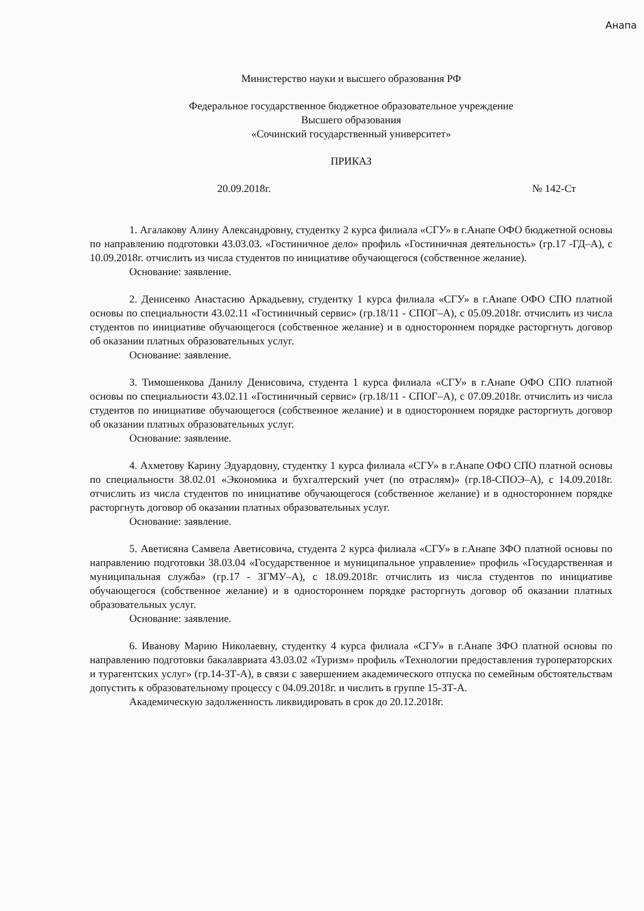Анапа
Министерство науки и высшего образования РФ
Федеральное государственное бюджетное образовательное учреждение
Высшего образования
«Сочинский государственный университет»
ПРИКАЗ
20.09.2018г. № 142-Ст
1. Агалакову Алину Александровну, студентку 2 курса филиала «СГУ» в г.Анапе ОФО бюджетной основы по направлению подготовки 43.03.03. «Гостиничное дело» профиль «Гостиничная деятельность» (гр.17 -ГД–А), с 10.09.2018г. отчислить из числа студентов по инициативе обучающегося (собственное желание).
Основание: заявление.
2. Денисенко Анастасию Аркадьевну, студентку 1 курса филиала «СГУ» в г.Анапе ОФО СПО платной основы по специальности 43.02.11 «Гостиничный сервис» (гр.18/11 - СПОГ–А), с 05.09.2018г. отчислить из числа студентов по инициативе обучающегося (собственное желание) и в одностороннем порядке расторгнуть договор об оказании платных образовательных услуг.
Основание: заявление.
3. Тимошенкова Данилу Денисовича, студента 1 курса филиала «СГУ» в г.Анапе ОФО СПО платной основы по специальности 43.02.11 «Гостиничный сервис» (гр.18/11 - СПОГ–А), с 07.09.2018г. отчислить из числа студентов по инициативе обучающегося (собственное желание) и в одностороннем порядке расторгнуть договор об оказании платных образовательных услуг.
Основание: заявление.
4. Ахметову Карину Эдуардовну, студентку 1 курса филиала «СГУ» в г.Анапе ОФО СПО платной основы по специальности 38.02.01 «Экономика и бухгалтерский учет (по отраслям)» (гр.18-СПОЭ–А), с 14.09.2018г. отчислить из числа студентов по инициативе обучающегося (собственное желание) и в одностороннем порядке расторгнуть договор об оказании платных образовательных услуг.
Основание: заявление.
5. Аветисяна Самвела Аветисовича, студента 2 курса филиала «СГУ» в г.Анапе ЗФО платной основы по направлению подготовки 38.03.04 «Государственное и муниципальное управление» профиль «Государственная и муниципальная служба» (гр.17 - ЗГМУ–А), с 18.09.2018г. отчислить из числа студентов по инициативе обучающегося (собственное желание) и в одностороннем порядке расторгнуть договор об оказании платных образовательных услуг.
Основание: заявление.
6. Иванову Марию Николаевну, студентку 4 курса филиала «СГУ» в г.Анапе ЗФО платной основы по направлению подготовки бакалавриата 43.03.02 «Туризм» профиль «Технологии предоставления туроператорских и турагентских услуг» (гр.14-ЗТ-А), в связи с завершением академического отпуска по семейным обстоятельствам допустить к образовательному процессу с 04.09.2018г. и числить в группе 15-ЗТ-А.
Академическую задолженность ликвидировать в срок до 20.12.2018г.